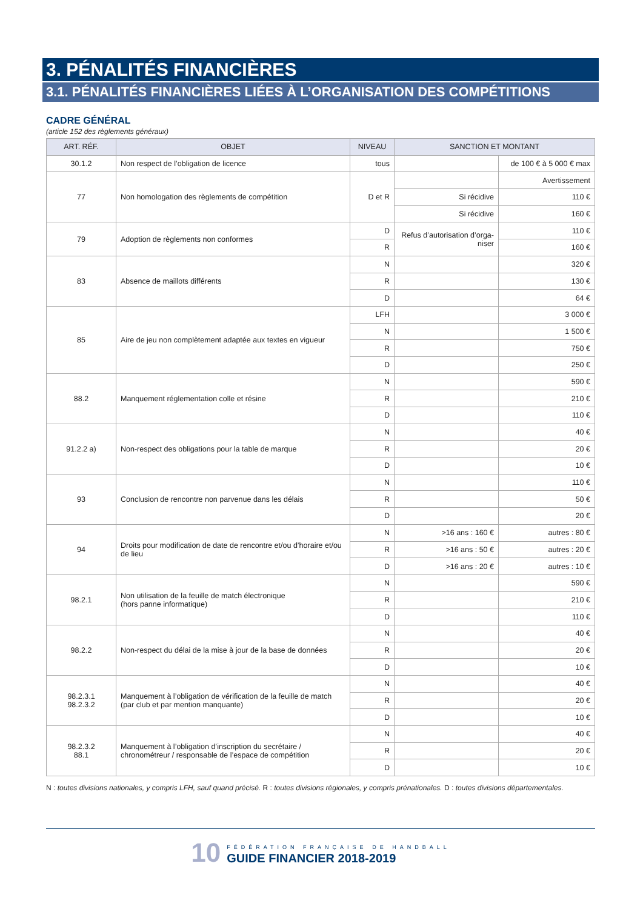3. PÉNALITÉS FINANCIÈRES
3.1. PÉNALITÉS FINANCIÈRES LIÉES À L’ORGANISATION DES COMPÉTITIONS
CADRE GÉNÉRAL
(article 152 des règlements généraux)
| ART. RÉF. | OBJET | NIVEAU | SANCTION ET MONTANT | |
| --- | --- | --- | --- | --- |
| 30.1.2 | Non respect de l’obligation de licence | tous | | de 100 € à 5 000 € max |
| 77 | Non homologation des règlements de compétition | D et R | | Avertissement |
| | | | Si récidive | 110 € |
| | | | Si récidive | 160 € |
| 79 | Adoption de règlements non conformes | D | Refus d’autorisation d’orga- niser | 110 € |
| | | R | | 160 € |
| 83 | Absence de maillots différents | N | | 320 € |
| | | R | | 130 € |
| | | D | | 64 € |
| 85 | Aire de jeu non complètement adaptée aux textes en vigueur | LFH | | 3 000 € |
| | | N | | 1 500 € |
| | | R | | 750 € |
| | | D | | 250 € |
| 88.2 | Manquement réglementation colle et résine | N | | 590 € |
| | | R | | 210 € |
| | | D | | 110 € |
| 91.2.2 a) | Non-respect des obligations pour la table de marque | N | | 40 € |
| | | R | | 20 € |
| | | D | | 10 € |
| 93 | Conclusion de rencontre non parvenue dans les délais | N | | 110 € |
| | | R | | 50 € |
| | | D | | 20 € |
| 94 | Droits pour modification de date de rencontre et/ou d’horaire et/ou de lieu | N | >16 ans : 160 € | autres : 80 € |
| | | R | >16 ans : 50 € | autres : 20 € |
| | | D | >16 ans : 20 € | autres : 10 € |
| 98.2.1 | Non utilisation de la feuille de match électronique (hors panne informatique) | N | | 590 € |
| | | R | | 210 € |
| | | D | | 110 € |
| 98.2.2 | Non-respect du délai de la mise à jour de la base de données | N | | 40 € |
| | | R | | 20 € |
| | | D | | 10 € |
| 98.2.3.1 98.2.3.2 | Manquement à l’obligation de vérification de la feuille de match (par club et par mention manquante) | N | | 40 € |
| | | R | | 20 € |
| | | D | | 10 € |
| 98.2.3.2 88.1 | Manquement à l’obligation d’inscription du secrétaire / chronométreur / responsable de l’espace de compétition | N | | 40 € |
| | | R | | 20 € |
| | | D | | 10 € |
N : toutes divisions nationales, y compris LFH, sauf quand précisé. R : toutes divisions régionales, y compris prénationales. D : toutes divisions départementales.
10 FÉDÉRATION FRANÇAISE DE HANDBALL
GUIDE FINANCIER 2018-2019